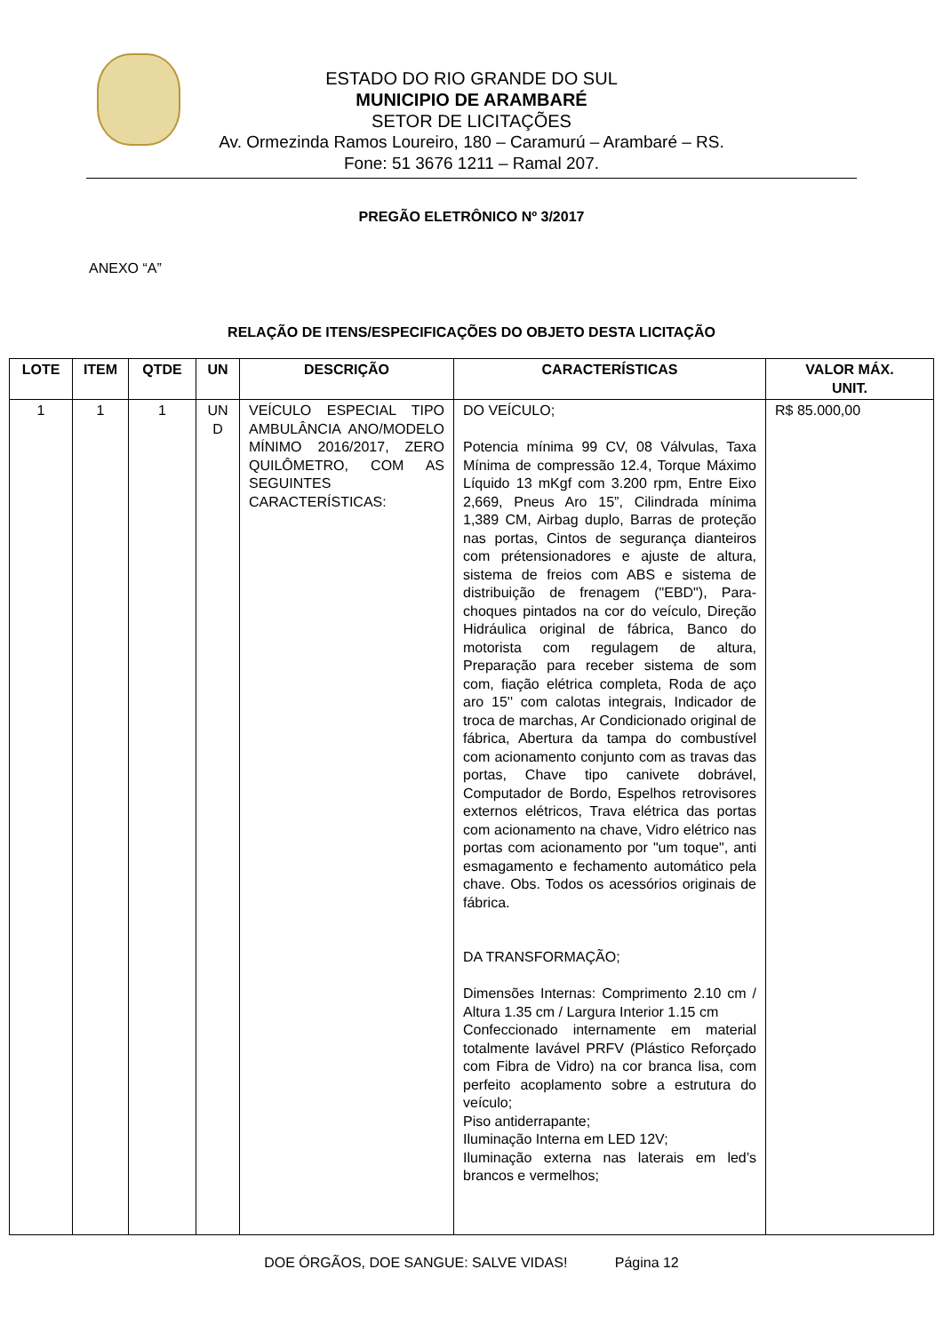ESTADO DO RIO GRANDE DO SUL
MUNICIPIO DE ARAMBARÉ
SETOR DE LICITAÇÕES
Av. Ormezinda Ramos Loureiro, 180 – Caramurú – Arambaré – RS.
Fone: 51 3676 1211 – Ramal 207.
PREGÃO ELETRÔNICO Nº 3/2017
ANEXO “A”
RELAÇÃO DE ITENS/ESPECIFICAÇÕES DO OBJETO DESTA LICITAÇÃO
| LOTE | ITEM | QTDE | UN | DESCRIÇÃO | CARACTERÍSTICAS | VALOR MÁX. UNIT. |
| --- | --- | --- | --- | --- | --- | --- |
| 1 | 1 | 1 | UN D | VEÍCULO ESPECIAL TIPO AMBULÂNCIA ANO/MODELO MÍNIMO 2016/2017, ZERO QUILÔMETRO, COM AS SEGUINTES CARACTERÍSTICAS: | DO VEÍCULO; Potencia mínima 99 CV, 08 Válvulas, Taxa Mínima de compressão 12.4, Torque Máximo Líquido 13 mKgf com 3.200 rpm, Entre Eixo 2,669, Pneus Aro 15”, Cilindrada mínima 1,389 CM, Airbag duplo, Barras de proteção nas portas, Cintos de segurança dianteiros com prétensionadores e ajuste de altura, sistema de freios com ABS e sistema de distribuição de frenagem ("EBD"), Para-choques pintados na cor do veículo, Direção Hidráulica original de fábrica, Banco do motorista com regulagem de altura, Preparação para receber sistema de som com, fiação elétrica completa, Roda de aço aro 15'' com calotas integrais, Indicador de troca de marchas, Ar Condicionado original de fábrica, Abertura da tampa do combustível com acionamento conjunto com as travas das portas, Chave tipo canivete dobrável, Computador de Bordo, Espelhos retrovisores externos elétricos, Trava elétrica das portas com acionamento na chave, Vidro elétrico nas portas com acionamento por "um toque", anti esmagamento e fechamento automático pela chave. Obs. Todos os acessórios originais de fábrica. DA TRANSFORMAÇÃO; Dimensões Internas: Comprimento 2.10 cm / Altura 1.35 cm / Largura Interior 1.15 cm Confeccionado internamente em material totalmente lavável PRFV (Plástico Reforçado com Fibra de Vidro) na cor branca lisa, com perfeito acoplamento sobre a estrutura do veículo; Piso antiderrapante; Iluminação Interna em LED 12V; Iluminação externa nas laterais em led’s brancos e vermelhos; | R$ 85.000,00 |
DOE ÓRGÃOS, DOE SANGUE: SALVE VIDAS! Página 12